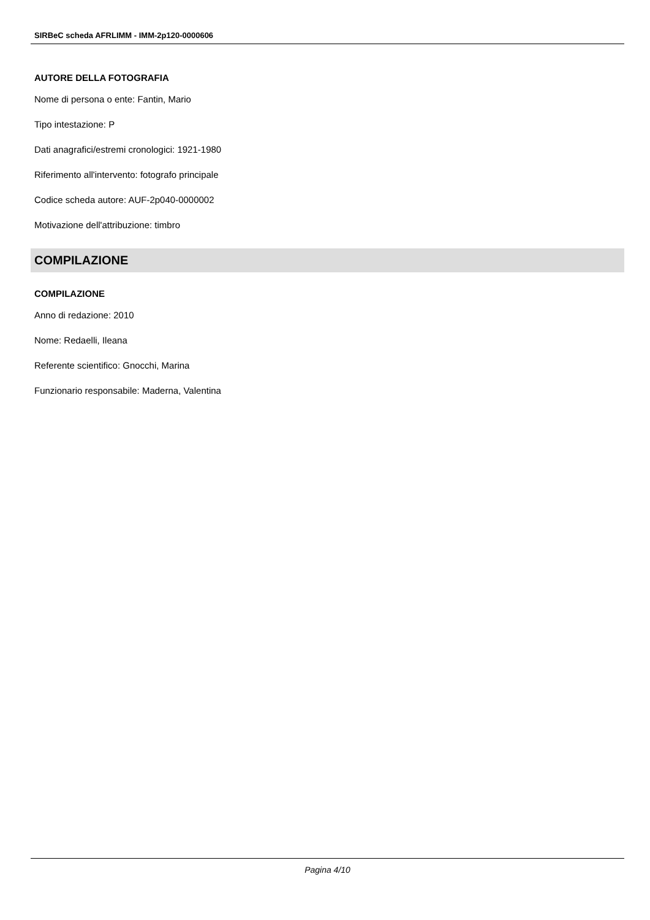SIRBeC scheda AFRLIMM - IMM-2p120-0000606
AUTORE DELLA FOTOGRAFIA
Nome di persona o ente: Fantin, Mario
Tipo intestazione: P
Dati anagrafici/estremi cronologici: 1921-1980
Riferimento all'intervento: fotografo principale
Codice scheda autore: AUF-2p040-0000002
Motivazione dell'attribuzione: timbro
COMPILAZIONE
COMPILAZIONE
Anno di redazione: 2010
Nome: Redaelli, Ileana
Referente scientifico: Gnocchi, Marina
Funzionario responsabile: Maderna, Valentina
Pagina 4/10